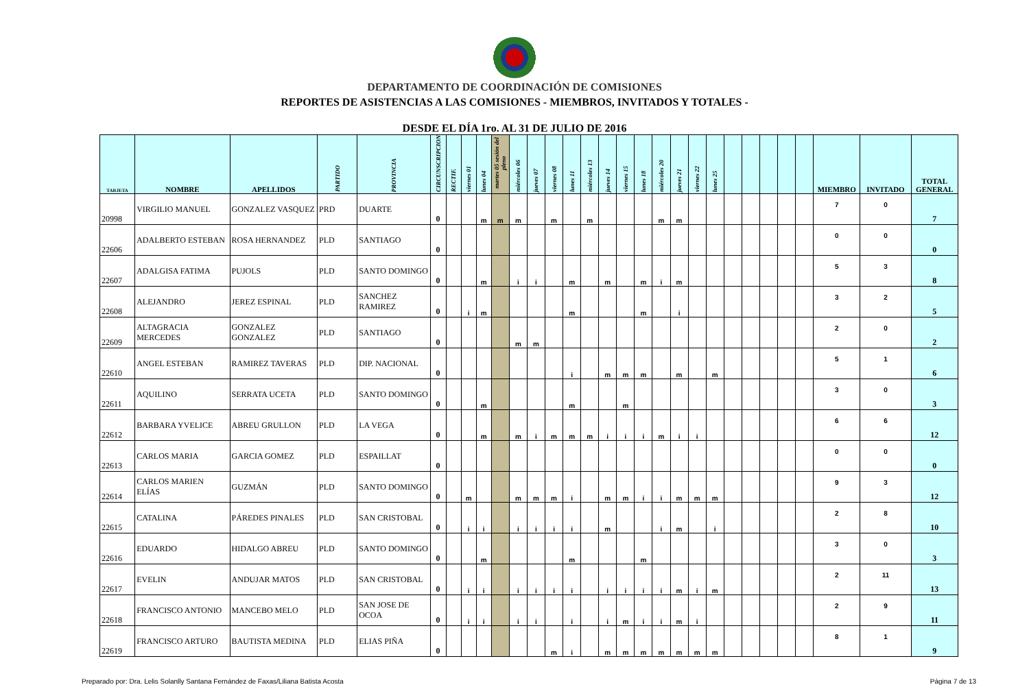DEPARTAMENTO DE COORDINACIÓN DE COMISIONES
REPORTES DE ASISTENCIAS A LAS COMISIONES - MIEMBROS, INVITADOS Y TOTALES -
DESDE EL DÍA 1ro. AL 31 DE JULIO DE 2016
| TARJETA | NOMBRE | APELLIDOS | PARTIDO | PROVINCIA | CIRCUNSCRIPCION | RECTIF. | viernes 01 | lunes 04 | martes 05 sesión del pleno | miércoles 06 | jueves 07 | viernes 08 | lunes 11 | miércoles 13 | jueves 14 | viernes 15 | lunes 18 | miércoles 20 | jueves 21 | viernes 22 | lunes 25 | | | | | | MIEMBRO | INVITADO | TOTAL GENERAL |
| --- | --- | --- | --- | --- | --- | --- | --- | --- | --- | --- | --- | --- | --- | --- | --- | --- | --- | --- | --- | --- | --- | --- | --- | --- | --- | --- | --- | --- | --- |
| 20998 | VIRGILIO MANUEL | GONZALEZ VASQUEZ | PRD | DUARTE | 0 | | | m | m | m | | m | | m | | | | m | m | | | | | | | | 7 | 0 | 7 |
| 22606 | ADALBERTO ESTEBAN | ROSA HERNANDEZ | PLD | SANTIAGO | 0 | | | | | | | | | | | | | | | | | | | | | | 0 | 0 | 0 |
| 22607 | ADALGISA FATIMA | PUJOLS | PLD | SANTO DOMINGO | 0 | | | m | | i | i | | m | | m | | m | i | m | | | | | | | | 5 | 3 | 8 |
| 22608 | ALEJANDRO | JEREZ ESPINAL | PLD | SANCHEZ RAMIREZ | 0 | | i | m | | | | | m | | | | m | | i | | | | | | | | 3 | 2 | 5 |
| 22609 | ALTAGRACIA MERCEDES | GONZALEZ GONZALEZ | PLD | SANTIAGO | 0 | | | | | m | m | | | | | | | | | | | | | | | | 2 | 0 | 2 |
| 22610 | ANGEL ESTEBAN | RAMIREZ TAVERAS | PLD | DIP. NACIONAL | 0 | | | | | | | | i | | m | m | m | | m | | m | | | | | | 5 | 1 | 6 |
| 22611 | AQUILINO | SERRATA UCETA | PLD | SANTO DOMINGO | 0 | | | m | | | | | m | | | m | | | | | | | | | | | 3 | 0 | 3 |
| 22612 | BARBARA YVELICE | ABREU GRULLON | PLD | LA VEGA | 0 | | | m | | m | i | m | m | m | i | i | i | m | i | i | | | | | | | 6 | 6 | 12 |
| 22613 | CARLOS MARIA | GARCIA GOMEZ | PLD | ESPAILLAT | 0 | | | | | | | | | | | | | | | | | | | | | | 0 | 0 | 0 |
| 22614 | CARLOS MARIEN ELÍAS | GUZMÁN | PLD | SANTO DOMINGO | 0 | | m | | | m | m | m | i | | m | m | i | i | m | m | m | | | | | | 9 | 3 | 12 |
| 22615 | CATALINA | PÁREDES PINALES | PLD | SAN CRISTOBAL | 0 | | i | i | | i | i | i | i | | m | | | i | m | | i | | | | | | 2 | 8 | 10 |
| 22616 | EDUARDO | HIDALGO ABREU | PLD | SANTO DOMINGO | 0 | | | m | | | | | m | | | | m | | | | | | | | | | 3 | 0 | 3 |
| 22617 | EVELIN | ANDUJAR MATOS | PLD | SAN CRISTOBAL | 0 | | i | i | | i | i | i | i | | i | i | i | i | m | i | m | | | | | | 2 | 11 | 13 |
| 22618 | FRANCISCO ANTONIO | MANCEBO MELO | PLD | SAN JOSE DE OCOA | 0 | | i | i | | i | i | | i | | i | m | i | i | m | i | | | | | | | 2 | 9 | 11 |
| 22619 | FRANCISCO ARTURO | BAUTISTA MEDINA | PLD | ELIAS PIÑA | 0 | | | | | | | m | i | | m | m | m | m | m | m | m | | | | | | 8 | 1 | 9 |
Preparado por: Dra. Lelis Solanlly Santana Fernández de Faxas/Liliana Batista Acosta Página 7 de 13